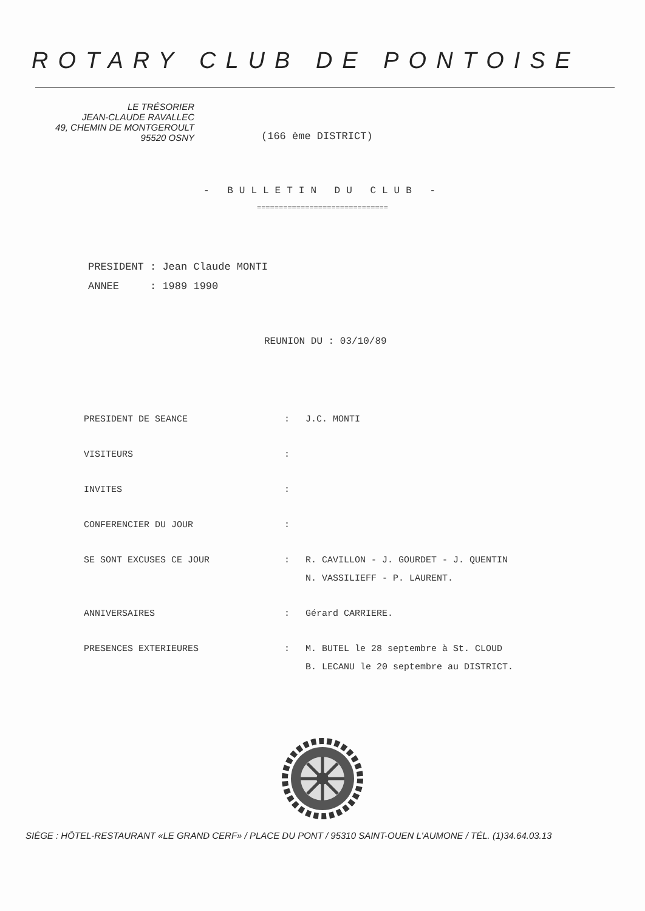ROTARY CLUB DE PONTOISE
LE TRÉSORIER
JEAN-CLAUDE RAVALLEC
49, CHEMIN DE MONTGEROULT
95520 OSNY
(166 ème DISTRICT)
- BULLETIN DU CLUB -
==============================
PRESIDENT : Jean Claude MONTI
ANNEE : 1989 1990
REUNION DU : 03/10/89
| PRESIDENT DE SEANCE | : | J.C. MONTI |
| VISITEURS | : | |
| INVITES | : | |
| CONFERENCIER DU JOUR | : | |
| SE SONT EXCUSES CE JOUR | : | R. CAVILLON - J. GOURDET - J. QUENTIN N. VASSILIEFF - P. LAURENT. |
| ANNIVERSAIRES | : | Gérard CARRIERE. |
| PRESENCES EXTERIEURES | : | M. BUTEL le 28 septembre à St. CLOUD B. LECANU le 20 septembre au DISTRICT. |
SIÈGE : HÔTEL-RESTAURANT «LE GRAND CERF» / PLACE DU PONT / 95310 SAINT-OUEN L'AUMONE / TÉL. (1)34.64.03.13